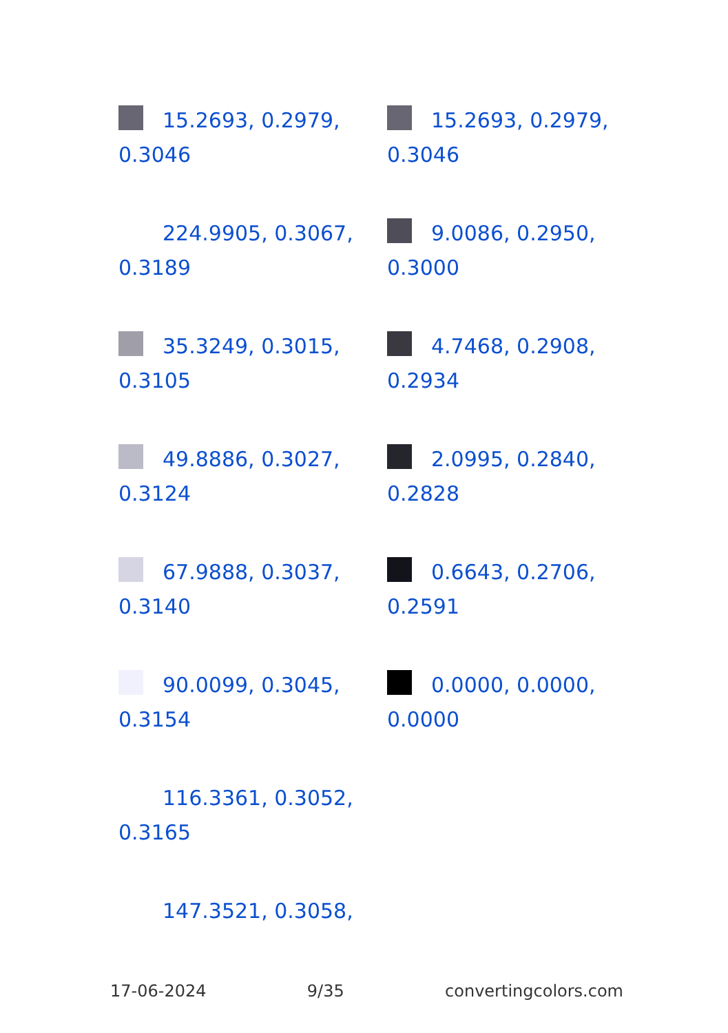15.2693, 0.2979, 0.3046
15.2693, 0.2979, 0.3046
224.9905, 0.3067, 0.3189
9.0086, 0.2950, 0.3000
35.3249, 0.3015, 0.3105
4.7468, 0.2908, 0.2934
49.8886, 0.3027, 0.3124
2.0995, 0.2840, 0.2828
67.9888, 0.3037, 0.3140
0.6643, 0.2706, 0.2591
90.0099, 0.3045, 0.3154
0.0000, 0.0000, 0.0000
116.3361, 0.3052, 0.3165
147.3521, 0.3058,
17-06-2024 9/35 convertingcolors.com